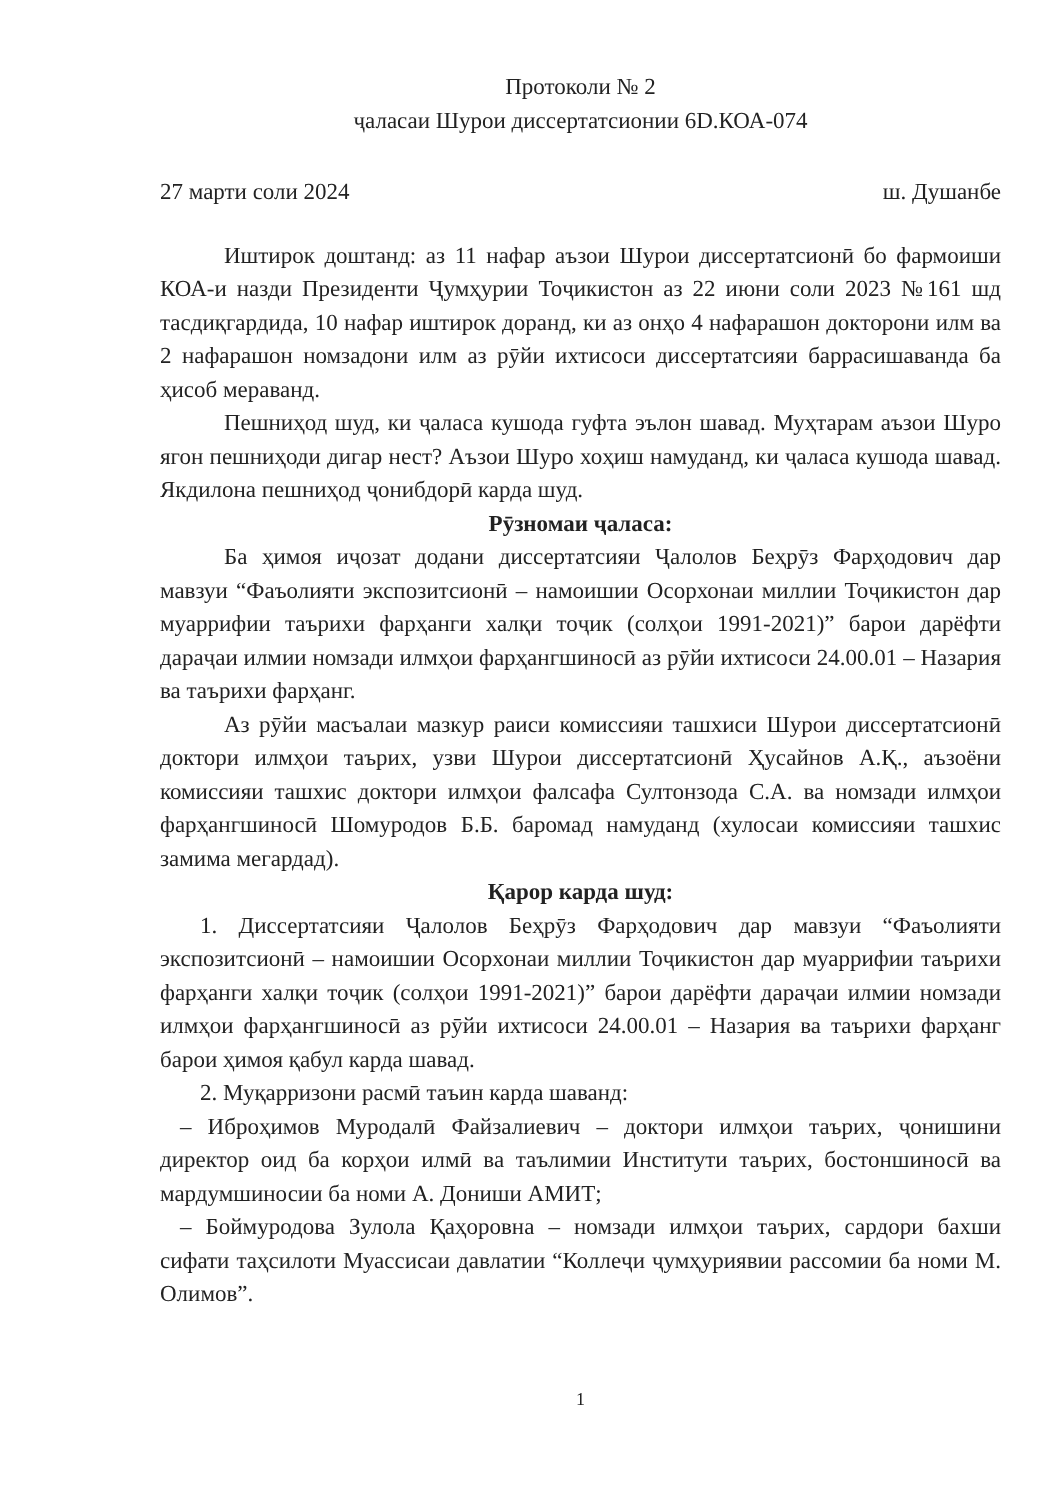Протоколи № 2
ҷаласаи Шурои диссертатсионии 6D.КОА-074
27 марти соли 2024 ш. Душанбе
Иштирок доштанд: аз 11 нафар аъзои Шурои диссертатсионӣ бо фармоиши КОА-и назди Президенти Ҷумҳурии Тоҷикистон аз 22 июни соли 2023 №161 шд тасдиқгардида, 10 нафар иштирок доранд, ки аз онҳо 4 нафарашон доктoрони илм ва 2 нафарашон номзадони илм аз рӯйи ихтисоси диссертатсияи баррасишаванда ба ҳисоб мераванд.
Пешниҳод шуд, ки ҷаласа кушода гуфта эълон шавад. Муҳтарам аъзои Шуро ягон пешниҳоди дигар нест? Аъзои Шуро хоҳиш намуданд, ки ҷаласа кушода шавад. Якдилона пешниҳод ҷонибдорӣ карда шуд.
Рӯзномаи ҷаласа:
Ба ҳимоя иҷозат додани диссертатсияи Ҷалолов Беҳрӯз Фарҳодович дар мавзуи “Фаъолияти экспозитсионӣ – намоишии Осорхонаи миллии Тоҷикистон дар муаррифии таърихи фарҳанги халқи тоҷик (солҳои 1991-2021)” барои дарёфти дараҷаи илмии номзади илмҳои фарҳангшиносӣ аз рӯйи ихтисоси 24.00.01 – Назария ва таърихи фарҳанг.
Аз рӯйи масъалаи мазкур раиси комиссияи ташхиси Шурои диссертатсионӣ доктори илмҳои таърих, узви Шурои диссертатсионӣ Ҳусайнов А.Қ., аъзоёни комиссияи ташхис доктори илмҳои фалсафа Султонзода С.А. ва номзади илмҳои фарҳангшиносӣ Шомуродов Б.Б. баромад намуданд (хулосаи комиссияи ташхис замима мегардад).
Қарор карда шуд:
1. Диссертатсияи Ҷалолов Беҳрӯз Фарҳодович дар мавзуи “Фаъолияти экспозитсионӣ – намоишии Осорхонаи миллии Тоҷикистон дар муаррифии таърихи фарҳанги халқи тоҷик (солҳои 1991-2021)” барои дарёфти дараҷаи илмии номзади илмҳои фарҳангшиносӣ аз рӯйи ихтисоси 24.00.01 – Назария ва таърихи фарҳанг барои ҳимоя қабул карда шавад.
2. Муқарризони расмӣ таъин карда шаванд:
– Иброҳимов Муродалӣ Файзалиевич – доктори илмҳои таърих, ҷонишини директор оид ба корҳои илмӣ ва таълимии Институти таърих, бостоншиносӣ ва мардумшиносии ба номи А. Дониши АМИТ;
– Боймуродова Зулола Қаҳоровна – номзади илмҳои таърих, сардори бахши сифати таҳсилоти Муассисаи давлатии “Коллеҷи ҷумҳуриявии рассомии ба номи М. Олимов”.
1